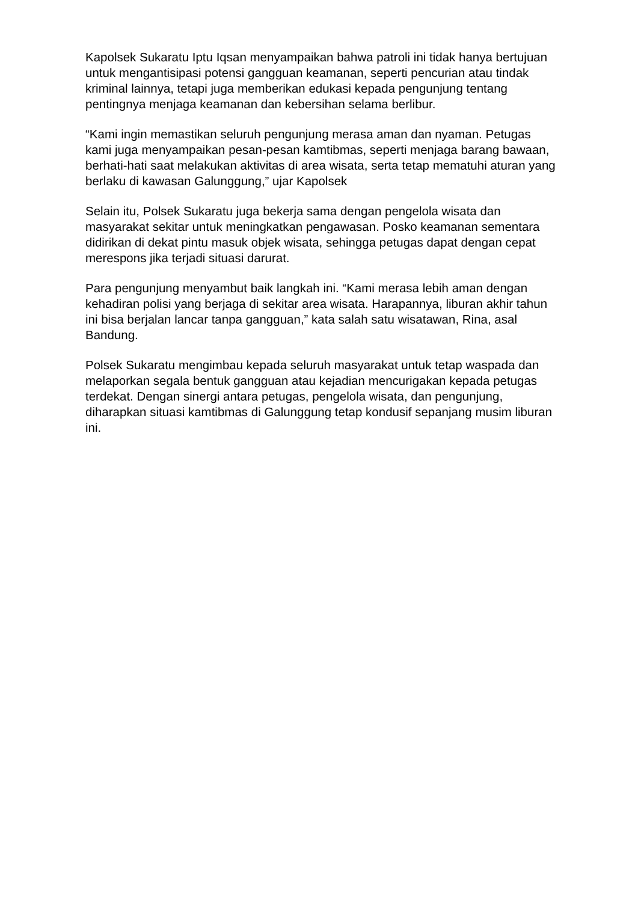Kapolsek Sukaratu Iptu Iqsan menyampaikan bahwa patroli ini tidak hanya bertujuan untuk mengantisipasi potensi gangguan keamanan, seperti pencurian atau tindak kriminal lainnya, tetapi juga memberikan edukasi kepada pengunjung tentang pentingnya menjaga keamanan dan kebersihan selama berlibur.
“Kami ingin memastikan seluruh pengunjung merasa aman dan nyaman. Petugas kami juga menyampaikan pesan-pesan kamtibmas, seperti menjaga barang bawaan, berhati-hati saat melakukan aktivitas di area wisata, serta tetap mematuhi aturan yang berlaku di kawasan Galunggung,” ujar Kapolsek
Selain itu, Polsek Sukaratu juga bekerja sama dengan pengelola wisata dan masyarakat sekitar untuk meningkatkan pengawasan. Posko keamanan sementara didirikan di dekat pintu masuk objek wisata, sehingga petugas dapat dengan cepat merespons jika terjadi situasi darurat.
Para pengunjung menyambut baik langkah ini. “Kami merasa lebih aman dengan kehadiran polisi yang berjaga di sekitar area wisata. Harapannya, liburan akhir tahun ini bisa berjalan lancar tanpa gangguan,” kata salah satu wisatawan, Rina, asal Bandung.
Polsek Sukaratu mengimbau kepada seluruh masyarakat untuk tetap waspada dan melaporkan segala bentuk gangguan atau kejadian mencurigakan kepada petugas terdekat. Dengan sinergi antara petugas, pengelola wisata, dan pengunjung, diharapkan situasi kamtibmas di Galunggung tetap kondusif sepanjang musim liburan ini.